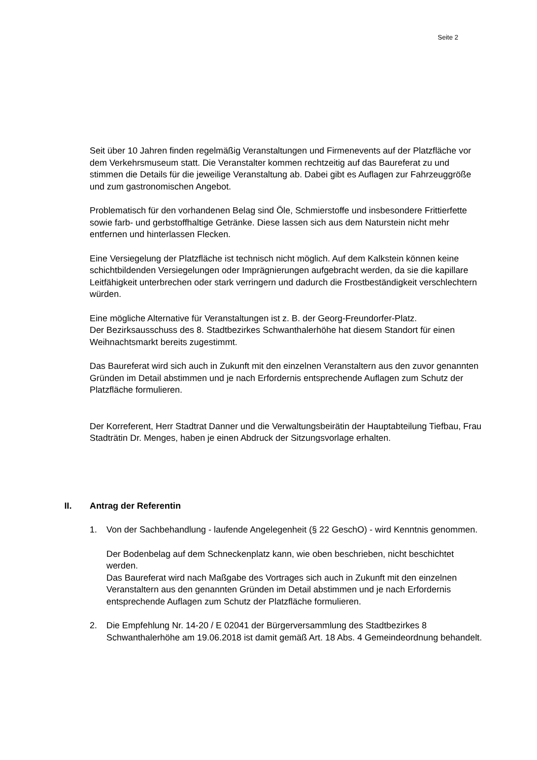Seite 2
Seit über 10 Jahren finden regelmäßig Veranstaltungen und Firmenevents auf der Platzfläche vor dem Verkehrsmuseum statt. Die Veranstalter kommen rechtzeitig auf das Baureferat zu und stimmen die Details für die jeweilige Veranstaltung ab. Dabei gibt es Auflagen zur Fahrzeuggröße und zum gastronomischen Angebot.
Problematisch für den vorhandenen Belag sind Öle, Schmierstoffe und insbesondere Frittierfette sowie farb- und gerbstoffhaltige Getränke. Diese lassen sich aus dem Naturstein nicht mehr entfernen und hinterlassen Flecken.
Eine Versiegelung der Platzfläche ist technisch nicht möglich. Auf dem Kalkstein können keine schichtbildenden Versiegelungen oder Imprägnierungen aufgebracht werden, da sie die kapillare Leitfähigkeit unterbrechen oder stark verringern und dadurch die Frostbeständigkeit verschlechtern würden.
Eine mögliche Alternative für Veranstaltungen ist z. B. der Georg-Freundorfer-Platz.
Der Bezirksausschuss des 8. Stadtbezirkes Schwanthalerhöhe hat diesem Standort für einen Weihnachtsmarkt bereits zugestimmt.
Das Baureferat wird sich auch in Zukunft mit den einzelnen Veranstaltern aus den zuvor genannten Gründen im Detail abstimmen und je nach Erfordernis entsprechende Auflagen zum Schutz der Platzfläche formulieren.
Der Korreferent, Herr Stadtrat Danner und die Verwaltungsbeirätin der Hauptabteilung Tiefbau, Frau Stadträtin Dr. Menges, haben je einen Abdruck der Sitzungsvorlage erhalten.
II. Antrag der Referentin
1. Von der Sachbehandlung - laufende Angelegenheit (§ 22 GeschO) - wird Kenntnis genommen.
Der Bodenbelag auf dem Schneckenplatz kann, wie oben beschrieben, nicht beschichtet werden.
Das Baureferat wird nach Maßgabe des Vortrages sich auch in Zukunft mit den einzelnen Veranstaltern aus den genannten Gründen im Detail abstimmen und je nach Erfordernis entsprechende Auflagen zum Schutz der Platzfläche formulieren.
2. Die Empfehlung Nr. 14-20 / E 02041 der Bürgerversammlung des Stadtbezirkes 8 Schwanthalerhöhe am 19.06.2018 ist damit gemäß Art. 18 Abs. 4 Gemeindeordnung behandelt.